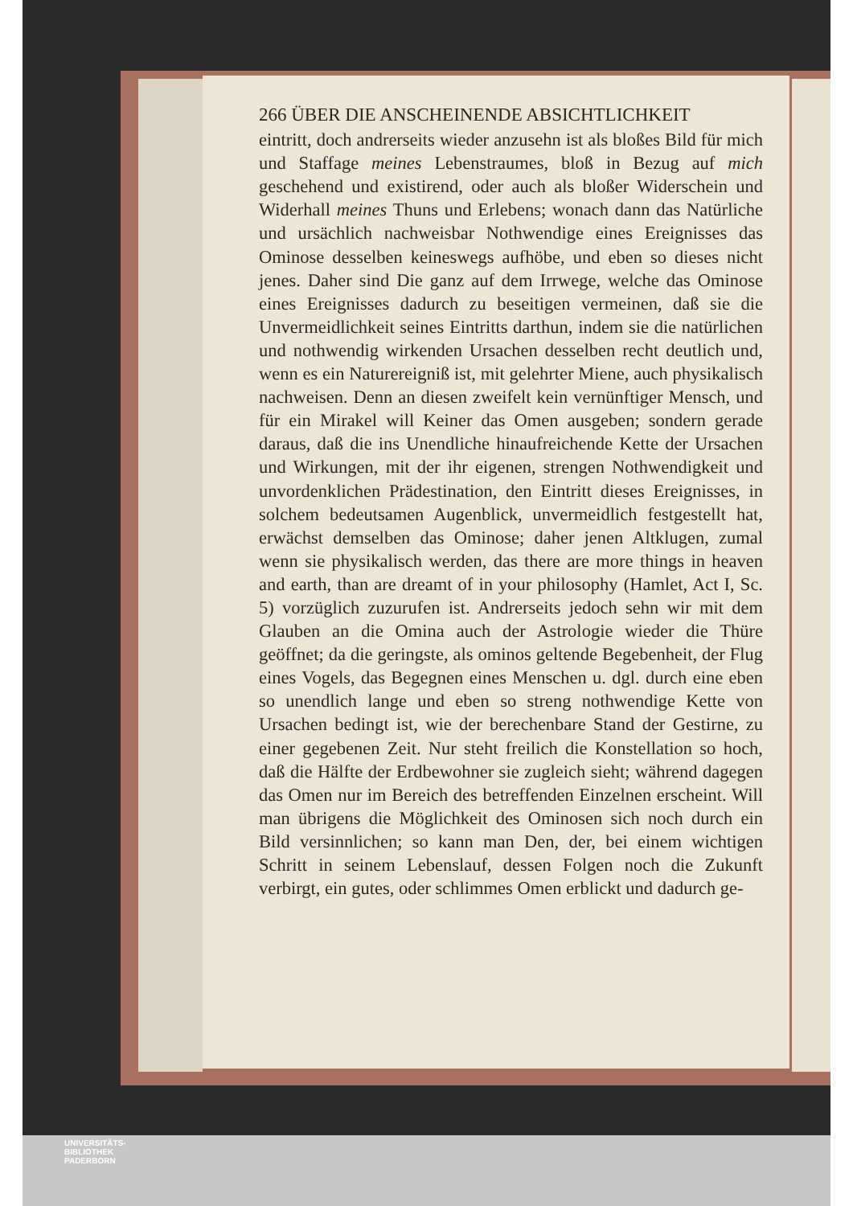266 ÜBER DIE ANSCHEINENDE ABSICHTLICHKEIT
eintritt, doch andrerseits wieder anzusehn ist als bloßes Bild für mich und Staffage meines Lebenstraumes, bloß in Bezug auf mich geschehend und existirend, oder auch als bloßer Widerschein und Widerhall meines Thuns und Erlebens; wonach dann das Natürliche und ursächlich nachweisbar Nothwendige eines Ereignisses das Ominose desselben keineswegs aufhöbe, und eben so dieses nicht jenes. Daher sind Die ganz auf dem Irrwege, welche das Ominose eines Ereignisses dadurch zu beseitigen vermeinen, daß sie die Unvermeidlichkeit seines Eintritts darthun, indem sie die natürlichen und nothwendig wirkenden Ursachen desselben recht deutlich und, wenn es ein Naturereigniß ist, mit gelehrter Miene, auch physikalisch nachweisen. Denn an diesen zweifelt kein vernünftiger Mensch, und für ein Mirakel will Keiner das Omen ausgeben; sondern gerade daraus, daß die ins Unendliche hinaufreichende Kette der Ursachen und Wirkungen, mit der ihr eigenen, strengen Nothwendigkeit und unvordenklichen Prädestination, den Eintritt dieses Ereignisses, in solchem bedeutsamen Augenblick, unvermeidlich festgestellt hat, erwächst demselben das Ominose; daher jenen Altklugen, zumal wenn sie physikalisch werden, das there are more things in heaven and earth, than are dreamt of in your philosophy (Hamlet, Act I, Sc. 5) vorzüglich zuzurufen ist. Andrerseits jedoch sehn wir mit dem Glauben an die Omina auch der Astrologie wieder die Thüre geöffnet; da die geringste, als ominos geltende Begebenheit, der Flug eines Vogels, das Begegnen eines Menschen u. dgl. durch eine eben so unendlich lange und eben so streng nothwendige Kette von Ursachen bedingt ist, wie der berechenbare Stand der Gestirne, zu einer gegebenen Zeit. Nur steht freilich die Konstellation so hoch, daß die Hälfte der Erdbewohner sie zugleich sieht; während dagegen das Omen nur im Bereich des betreffenden Einzelnen erscheint. Will man übrigens die Möglichkeit des Ominosen sich noch durch ein Bild versinnlichen; so kann man Den, der, bei einem wichtigen Schritt in seinem Lebenslauf, dessen Folgen noch die Zukunft verbirgt, ein gutes, oder schlimmes Omen erblickt und dadurch ge-
UNIVERSITÄTS-
BIBLIOTHEK
PADERBORN